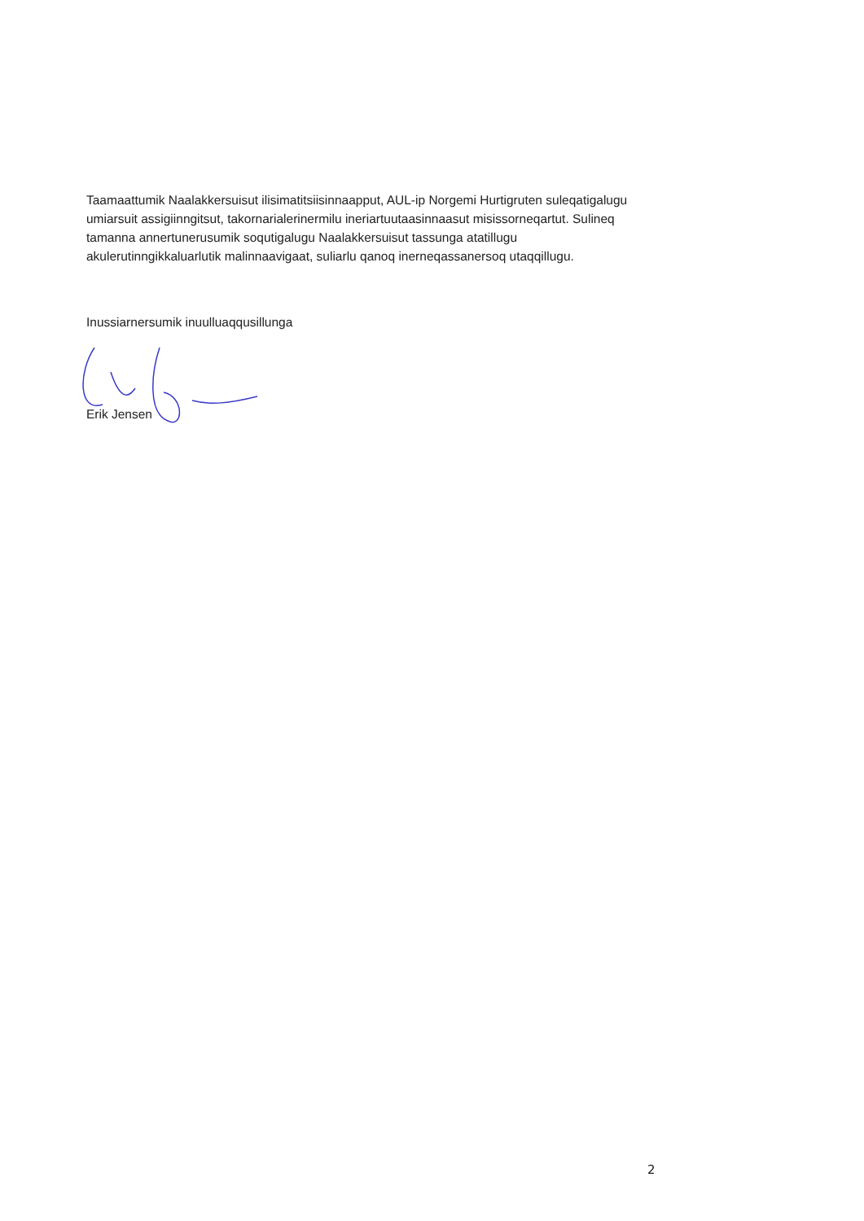Taamaattumik Naalakkersuisut ilisimatitsiisinnaapput, AUL-ip Norgemi Hurtigruten suleqatigalugu umiarsuit assigiinngitsut, takornarialerinermilu ineriartuutaasinnaasut misissorneqartut. Sulineq tamanna annertunerusumik soqutigalugu Naalakkersuisut tassunga atatillugu akulerutinngikkaluarlutik malinnaavigaat, suliarlu qanoq inerneqassanersoq utaqqillugu.
Inussiarnersumik inuulluaqqusillunga
Erik Jensen
2